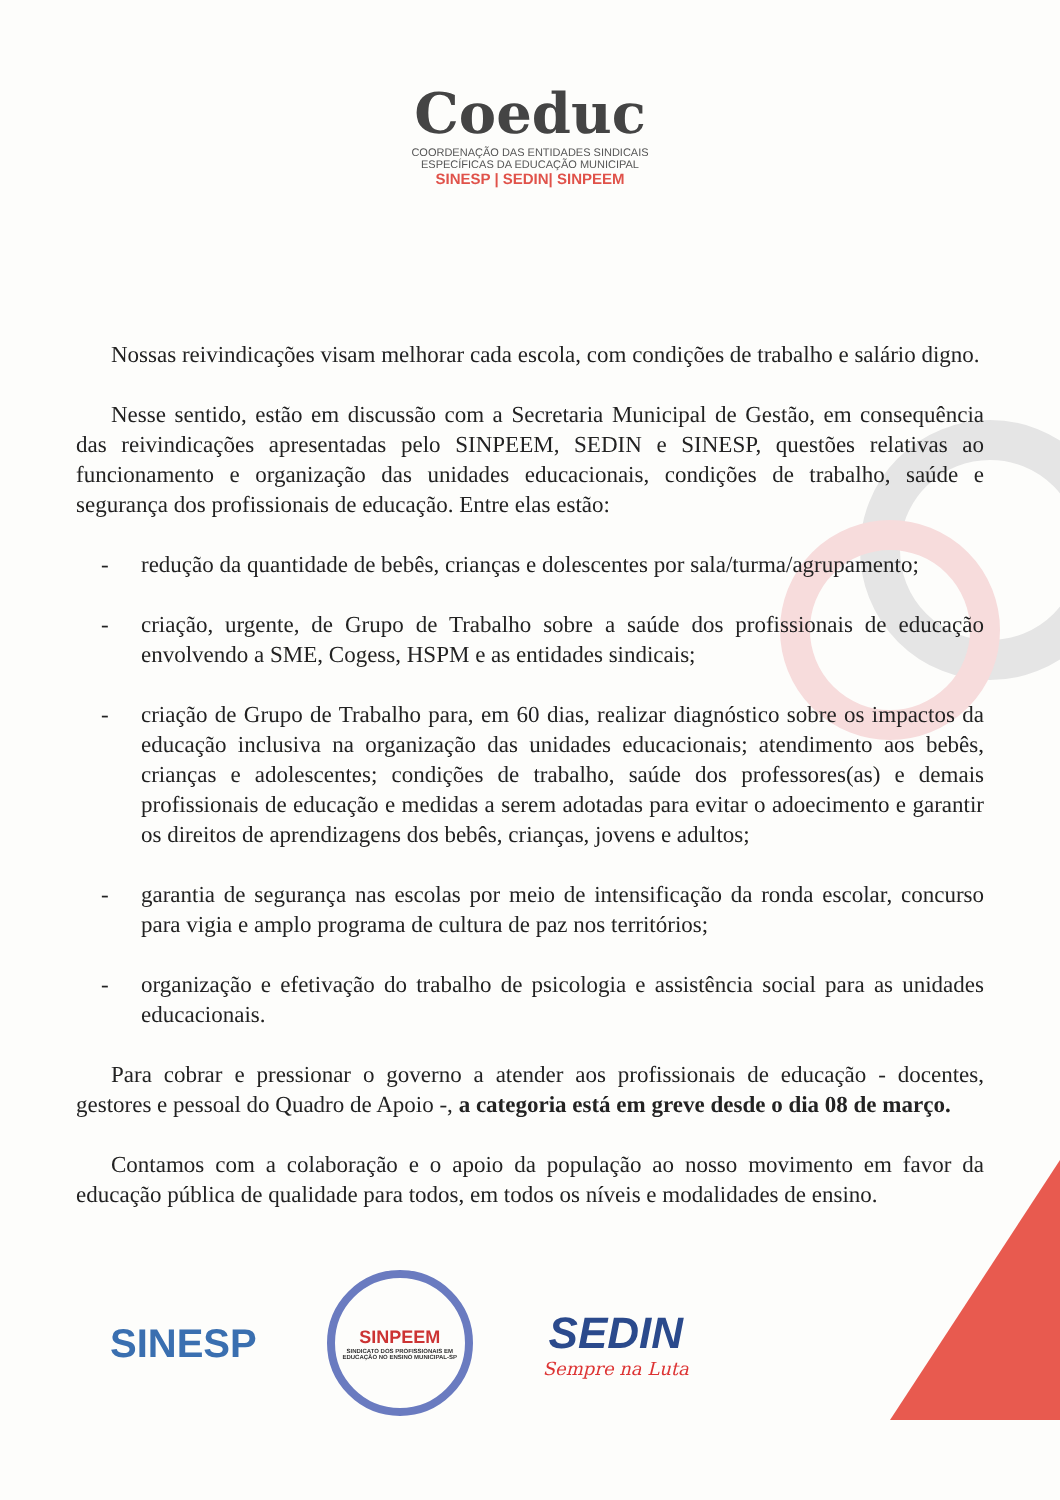Coeduc
COORDENAÇÃO DAS ENTIDADES SINDICAIS
ESPECÍFICAS DA EDUCAÇÃO MUNICIPAL
SINESP | SEDIN| SINPEEM
Nossas reivindicações visam melhorar cada escola, com condições de trabalho e salário digno.
Nesse sentido, estão em discussão com a Secretaria Municipal de Gestão, em consequência das reivindicações apresentadas pelo SINPEEM, SEDIN e SINESP, questões relativas ao funcionamento e organização das unidades educacionais, condições de trabalho, saúde e segurança dos profissionais de educação. Entre elas estão:
- redução da quantidade de bebês, crianças e dolescentes por sala/turma/agrupamento;
- criação, urgente, de Grupo de Trabalho sobre a saúde dos profissionais de educação envolvendo a SME, Cogess, HSPM e as entidades sindicais;
- criação de Grupo de Trabalho para, em 60 dias, realizar diagnóstico sobre os impactos da educação inclusiva na organização das unidades educacionais; atendimento aos bebês, crianças e adolescentes; condições de trabalho, saúde dos professores(as) e demais profissionais de educação e medidas a serem adotadas para evitar o adoecimento e garantir os direitos de aprendizagens dos bebês, crianças, jovens e adultos;
- garantia de segurança nas escolas por meio de intensificação da ronda escolar, concurso para vigia e amplo programa de cultura de paz nos territórios;
- organização e efetivação do trabalho de psicologia e assistência social para as unidades educacionais.
Para cobrar e pressionar o governo a atender aos profissionais de educação - docentes, gestores e pessoal do Quadro de Apoio -, a categoria está em greve desde o dia 08 de março.
Contamos com a colaboração e o apoio da população ao nosso movimento em favor da educação pública de qualidade para todos, em todos os níveis e modalidades de ensino.
SINESP
SINPEEM
SINDICATO DOS PROFISSIONAIS EM
EDUCAÇÃO NO ENSINO MUNICIPAL-SP
SEDIN
Sempre na Luta